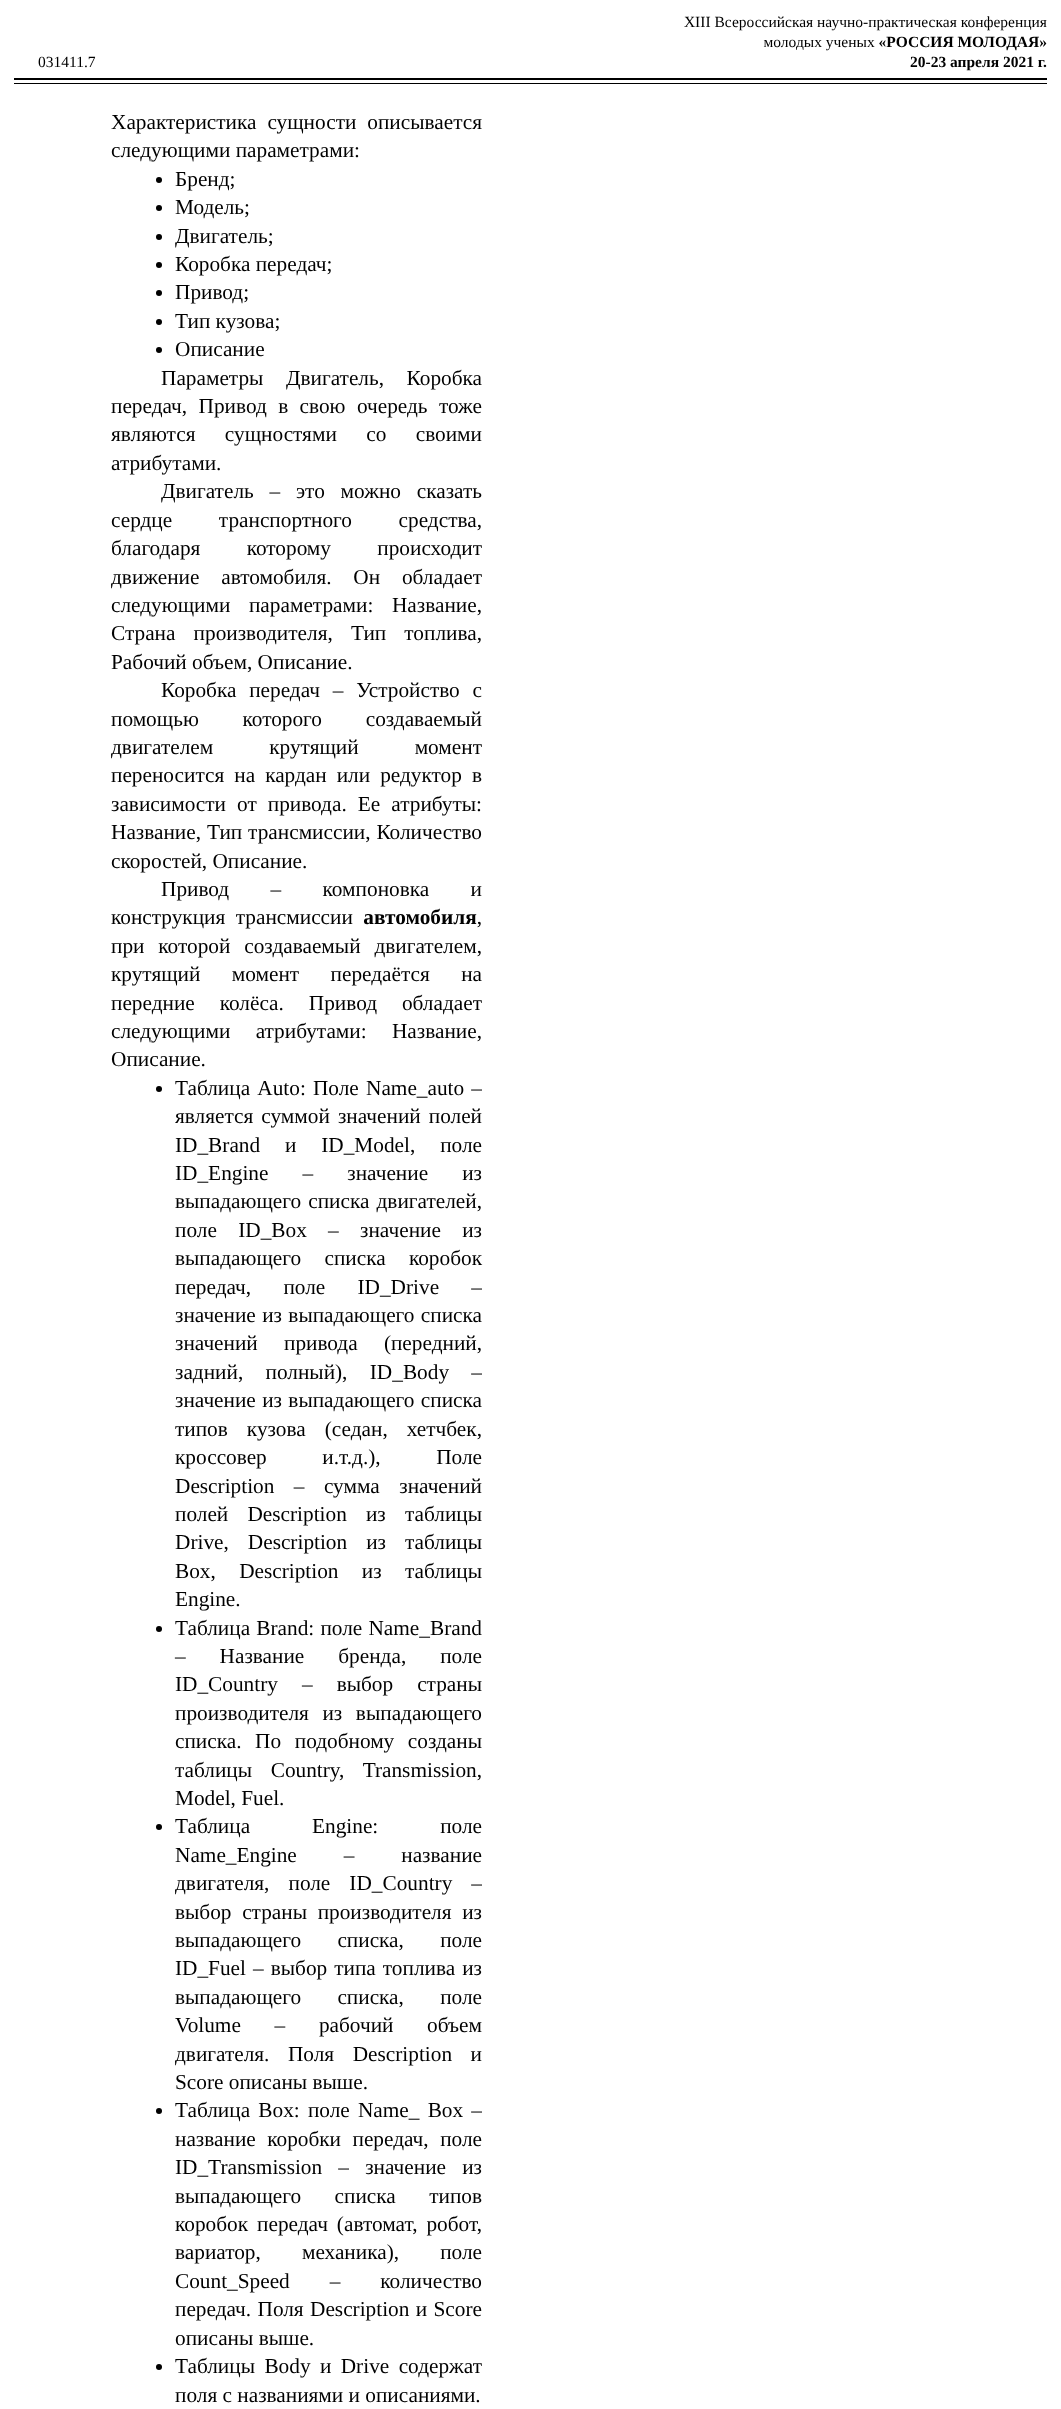031411.7
XIII Всероссийская научно-практическая конференция
молодых ученых «РОССИЯ МОЛОДАЯ»
20-23 апреля 2021 г.
Характеристика сущности описывается следующими параметрами:
Бренд;
Модель;
Двигатель;
Коробка передач;
Привод;
Тип кузова;
Описание
Параметры Двигатель, Коробка передач, Привод в свою очередь тоже являются сущностями со своими атрибутами.
Двигатель – это можно сказать сердце транспортного средства, благодаря которому происходит движение автомобиля. Он обладает следующими параметрами: Название, Страна производителя, Тип топлива, Рабочий объем, Описание.
Коробка передач – Устройство с помощью которого создаваемый двигателем крутящий момент переносится на кардан или редуктор в зависимости от привода. Ее атрибуты: Название, Тип трансмиссии, Количество скоростей, Описание.
Привод – компоновка и конструкция трансмиссии автомобиля, при которой создаваемый двигателем, крутящий момент передаётся на передние колёса. Привод обладает следующими атрибутами: Название, Описание.
Таблица Auto: Поле Name_auto – является суммой значений полей ID_Brand и ID_Model, поле ID_Engine – значение из выпадающего списка двигателей, поле ID_Box – значение из выпадающего списка коробок передач, поле ID_Drive – значение из выпадающего списка значений привода (передний, задний, полный), ID_Body – значение из выпадающего списка типов кузова (седан, хетчбек, кроссовер и.т.д.), Поле Description – сумма значений полей Description из таблицы Drive, Description из таблицы Box, Description из таблицы Engine.
Таблица Brand: поле Name_Brand – Название бренда, поле ID_Country – выбор страны производителя из выпадающего списка. По подобному созданы таблицы Country, Transmission, Model, Fuel.
Таблица Engine: поле Name_Engine – название двигателя, поле ID_Country – выбор страны производителя из выпадающего списка, поле ID_Fuel – выбор типа топлива из выпадающего списка, поле Volume – рабочий объем двигателя. Поля Description и Score описаны выше.
Таблица Box: поле Name_ Box – название коробки передач, поле ID_Transmission – значение из выпадающего списка типов коробок передач (автомат, робот, вариатор, механика), поле Count_Speed – количество передач. Поля Description и Score описаны выше.
Таблицы Body и Drive содержат поля с названиями и описаниями.